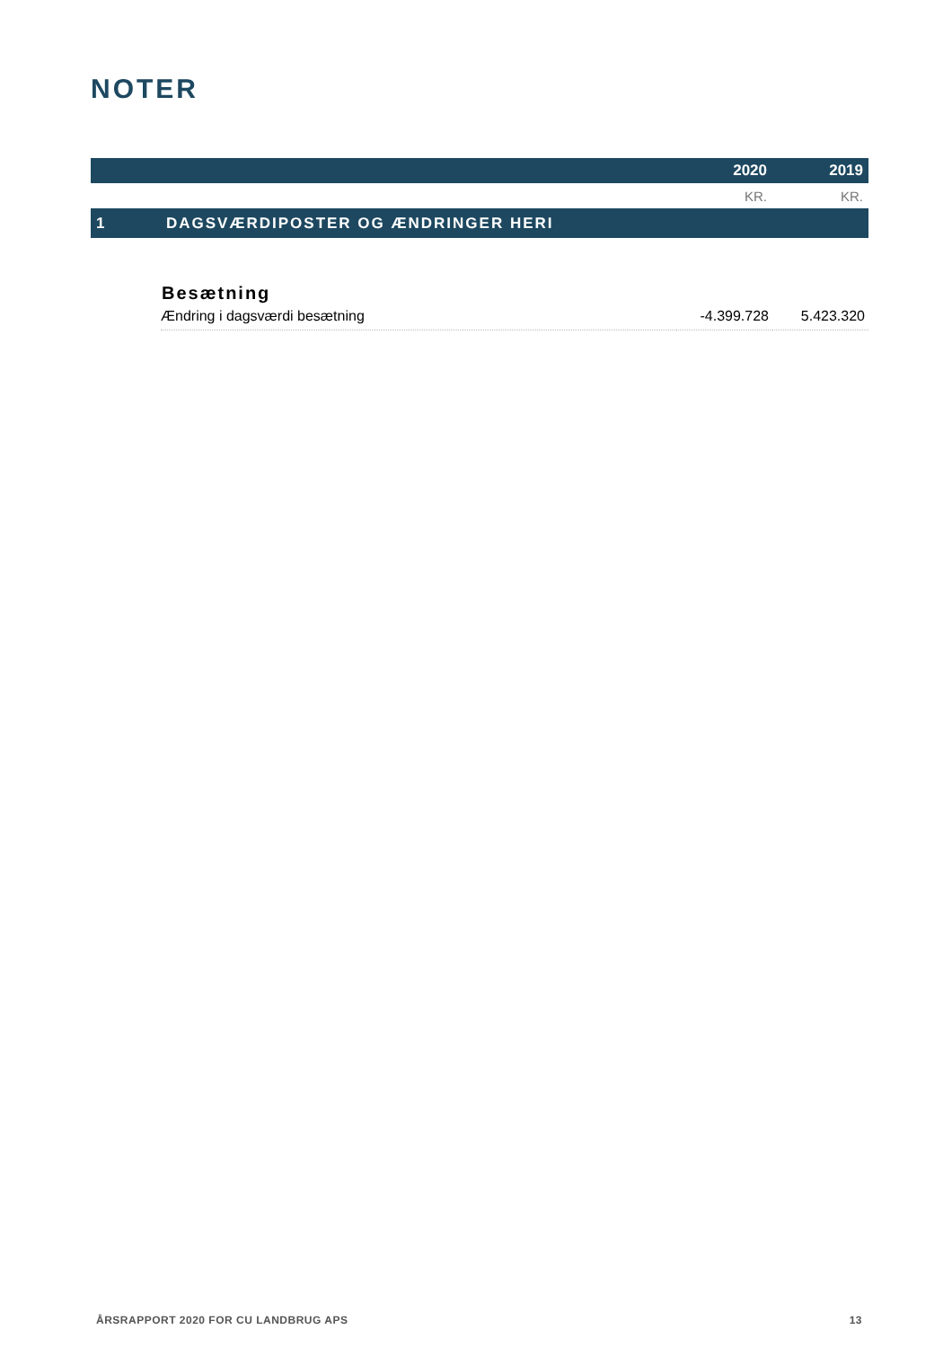NOTER
| | | 2020 | 2019 |
| | | KR. | KR. |
| 1 | DAGSVÆRDIPOSTER OG ÆNDRINGER HERI | | |
| | Besætning | | |
| | Ændring i dagsværdi besætning | -4.399.728 | 5.423.320 |
ÅRSRAPPORT 2020 FOR CU LANDBRUG APS 13